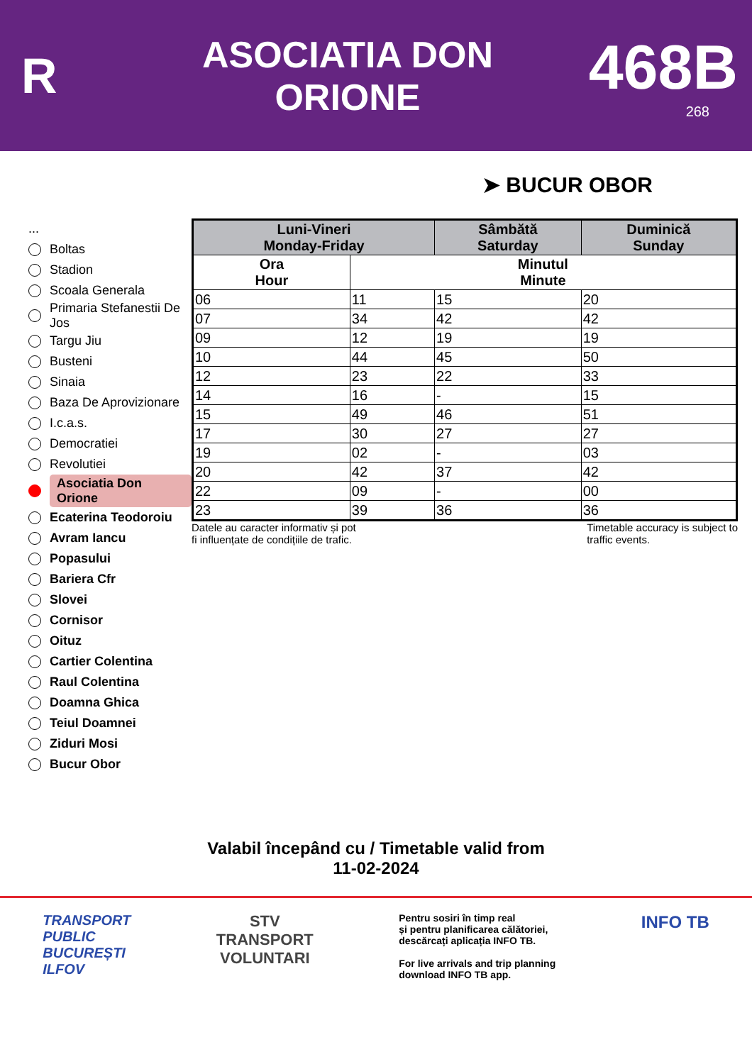R
ASOCIATIA DON
ORIONE
468B
268
➤ BUCUR OBOR
...
Boltas
Stadion
Scoala Generala
Primaria Stefanestii De Jos
Targu Jiu
Busteni
Sinaia
Baza De Aprovizionare
I.c.a.s.
Democratiei
Revolutiei
Asociatia Don Orione
Ecaterina Teodoroiu
Avram Iancu
Popasului
Bariera Cfr
Slovei
Cornisor
Oituz
Cartier Colentina
Raul Colentina
Doamna Ghica
Teiul Doamnei
Ziduri Mosi
Bucur Obor
| Luni-Vineri Monday-Friday | | Sâmbătă Saturday | Duminică Sunday |
| --- | --- | --- | --- |
| Ora Hour | Minutul Minute | | |
| 06 | 11 | 15 | 20 |
| 07 | 34 | 42 | 42 |
| 09 | 12 | 19 | 19 |
| 10 | 44 | 45 | 50 |
| 12 | 23 | 22 | 33 |
| 14 | 16 | - | 15 |
| 15 | 49 | 46 | 51 |
| 17 | 30 | 27 | 27 |
| 19 | 02 | - | 03 |
| 20 | 42 | 37 | 42 |
| 22 | 09 | - | 00 |
| 23 | 39 | 36 | 36 |
Datele au caracter informativ și pot
fi influențate de condițiile de trafic. Timetable accuracy is subject to
traffic events.
Valabil începând cu / Timetable valid from
11-02-2024
TRANSPORT
PUBLIC
BUCUREȘTI
ILFOV
STV
TRANSPORT
VOLUNTARI
Pentru sosiri în timp real
și pentru planificarea călătoriei,
descărcați aplicația INFO TB.
For live arrivals and trip planning
download INFO TB app.
INFO TB